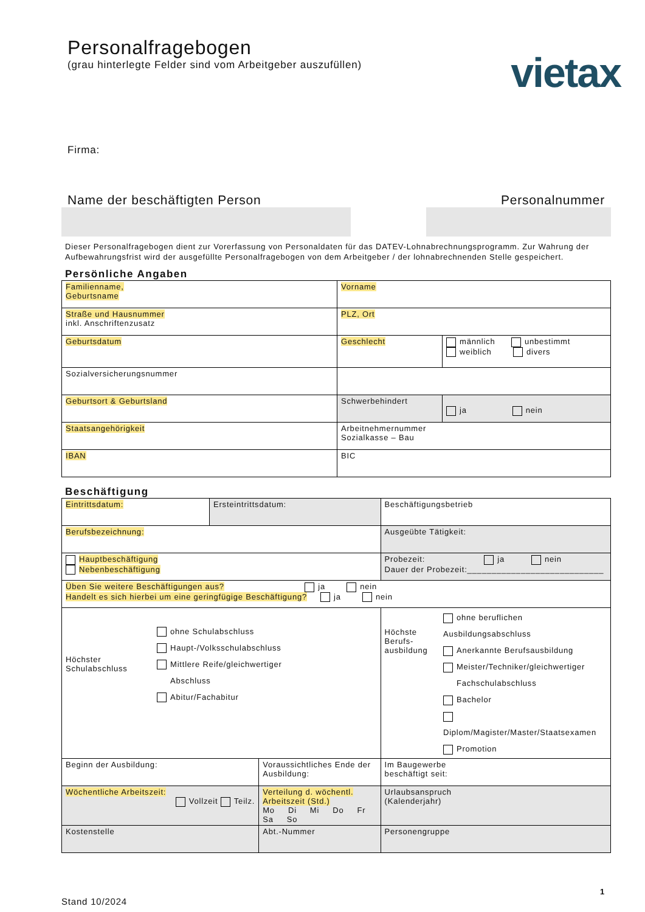vietax
Personalfragebogen
(grau hinterlegte Felder sind vom Arbeitgeber auszufüllen)
Firma:
Name der beschäftigten Person Personalnummer
Dieser Personalfragebogen dient zur Vorerfassung von Personaldaten für das DATEV-Lohnabrechnungsprogramm. Zur Wahrung der Aufbewahrungsfrist wird der ausgefüllte Personalfragebogen von dem Arbeitgeber / der lohnabrechnenden Stelle gespeichert.
Persönliche Angaben
| Familienname, Geburtsname | Vorname | |
| Straße und Hausnummer inkl. Anschriftenzusatz | PLZ, Ort | |
| Geburtsdatum | Geschlecht | männlich unbestimmt weiblich divers |
| Sozialversicherungsnummer | | |
| Geburtsort & Geburtsland | Schwerbehindert | ja nein |
| Staatsangehörigkeit | Arbeitnehmernummer Sozialkasse – Bau | |
| IBAN | BIC | |
Beschäftigung
| Eintrittsdatum: | Ersteintrittsdatum: | | Beschäftigungsbetrieb | |
| Berufsbezeichnung: | | | Ausgeübte Tätigkeit: | |
| Hauptbeschäftigung Nebenbeschäftigung | | | Probezeit: ja nein Dauer der Probezeit:____________________________ | |
| Üben Sie weitere Beschäftigungen aus? ja nein Handelt es sich hierbei um eine geringfügige Beschäftigung? ja nein | | | | |
| Höchster Schulabschluss ohne Schulabschluss Haupt-/Volksschulabschluss Mittlere Reife/gleichwertiger Abschluss Abitur/Fachabitur | | | Höchste Berufs- ausbildung ohne beruflichen Ausbildungsabschluss Anerkannte Berufsausbildung Meister/Techniker/gleichwertiger Fachschulabschluss Bachelor Diplom/Magister/Master/Staatsexamen Promotion | |
| Beginn der Ausbildung: | | Voraussichtliches Ende der Ausbildung: | | Im Baugewerbe beschäftigt seit: |
| Wöchentliche Arbeitszeit: Vollzeit Teilz. | | Verteilung d. wöchentl. Arbeitszeit (Std.) Mo Di Mi Do Fr Sa So | | Urlaubsanspruch (Kalenderjahr) |
| Kostenstelle | | Abt.-Nummer | | Personengruppe |
1
Stand 10/2024